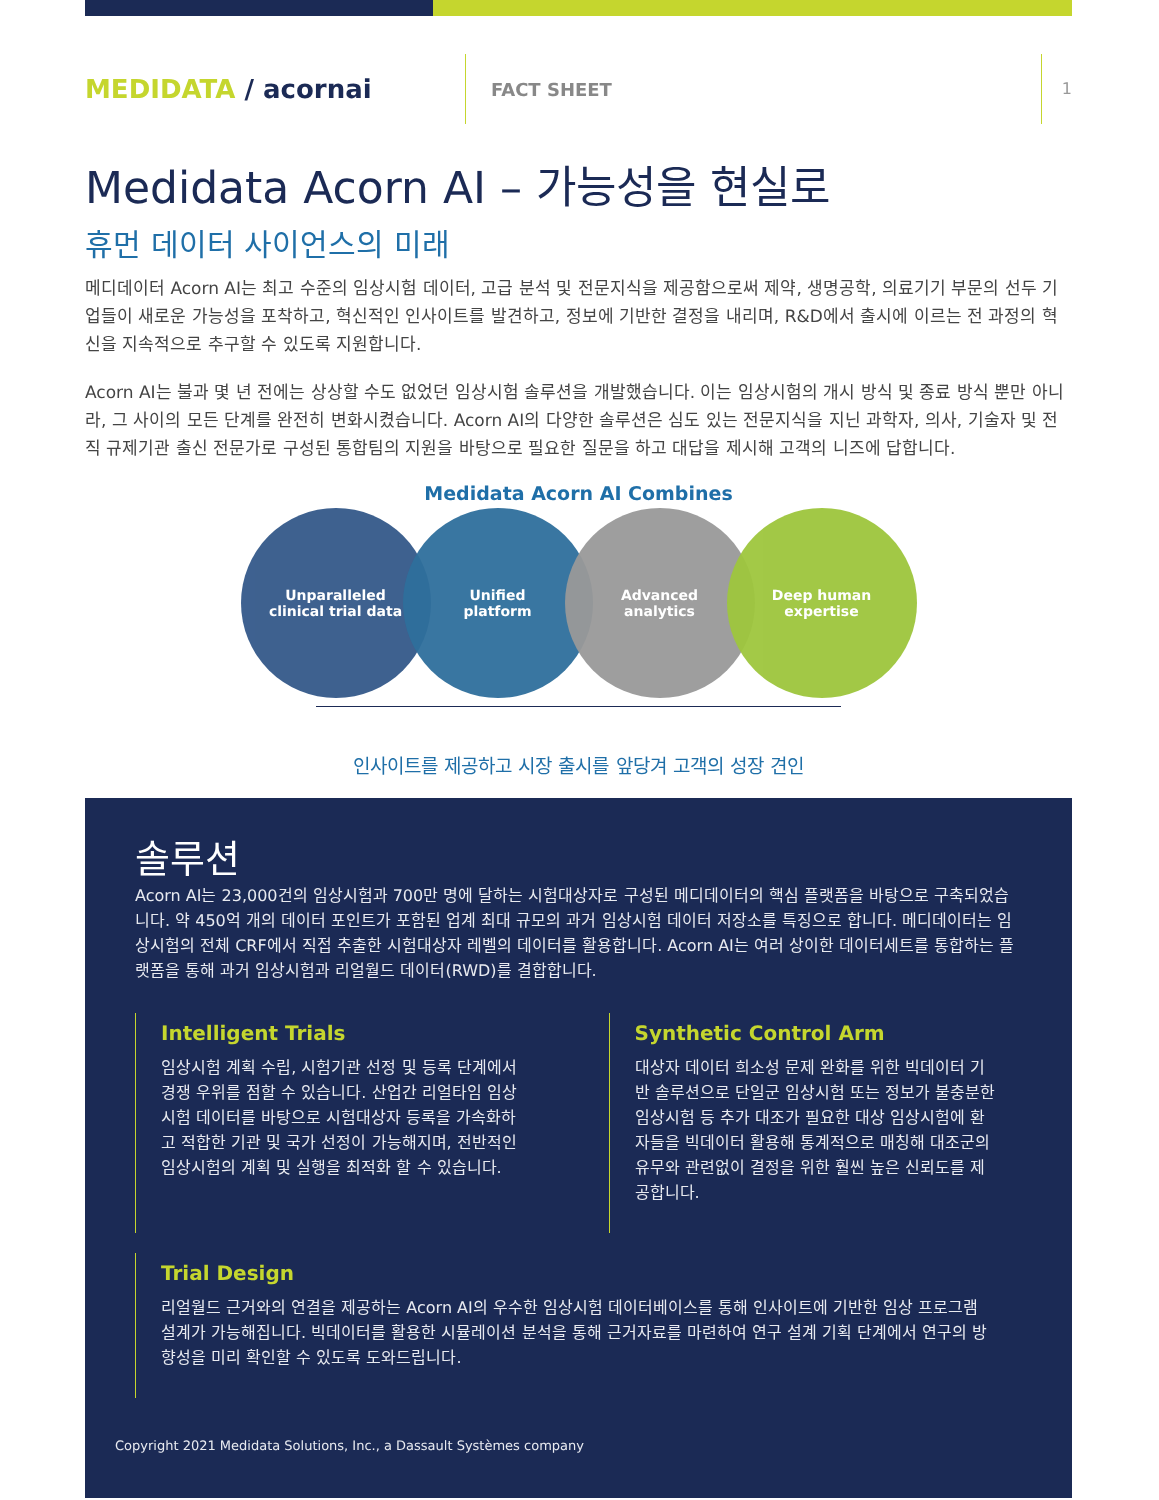MEDIDATA / acornai
FACT SHEET
1
Medidata Acorn AI – 가능성을 현실로
휴먼 데이터 사이언스의 미래
메디데이터 Acorn AI는 최고 수준의 임상시험 데이터, 고급 분석 및 전문지식을 제공함으로써 제약, 생명공학, 의료기기 부문의 선두 기업들이 새로운 가능성을 포착하고, 혁신적인 인사이트를 발견하고, 정보에 기반한 결정을 내리며, R&D에서 출시에 이르는 전 과정의 혁신을 지속적으로 추구할 수 있도록 지원합니다.
Acorn AI는 불과 몇 년 전에는 상상할 수도 없었던 임상시험 솔루션을 개발했습니다. 이는 임상시험의 개시 방식 및 종료 방식 뿐만 아니라, 그 사이의 모든 단계를 완전히 변화시켰습니다. Acorn AI의 다양한 솔루션은 심도 있는 전문지식을 지닌 과학자, 의사, 기술자 및 전직 규제기관 출신 전문가로 구성된 통합팀의 지원을 바탕으로 필요한 질문을 하고 대답을 제시해 고객의 니즈에 답합니다.
Medidata Acorn AI Combines
Unparalleled
clinical trial data
Unified
platform
Advanced
analytics
Deep human
expertise
인사이트를 제공하고 시장 출시를 앞당겨 고객의 성장 견인
솔루션
Acorn AI는 23,000건의 임상시험과 700만 명에 달하는 시험대상자로 구성된 메디데이터의 핵심 플랫폼을 바탕으로 구축되었습니다. 약 450억 개의 데이터 포인트가 포함된 업계 최대 규모의 과거 임상시험 데이터 저장소를 특징으로 합니다. 메디데이터는 임상시험의 전체 CRF에서 직접 추출한 시험대상자 레벨의 데이터를 활용합니다. Acorn AI는 여러 상이한 데이터세트를 통합하는 플랫폼을 통해 과거 임상시험과 리얼월드 데이터(RWD)를 결합합니다.
Intelligent Trials
임상시험 계획 수립, 시험기관 선정 및 등록 단계에서 경쟁 우위를 점할 수 있습니다. 산업간 리얼타임 임상시험 데이터를 바탕으로 시험대상자 등록을 가속화하고 적합한 기관 및 국가 선정이 가능해지며, 전반적인 임상시험의 계획 및 실행을 최적화 할 수 있습니다.
Synthetic Control Arm
대상자 데이터 희소성 문제 완화를 위한 빅데이터 기반 솔루션으로 단일군 임상시험 또는 정보가 불충분한 임상시험 등 추가 대조가 필요한 대상 임상시험에 환자들을 빅데이터 활용해 통계적으로 매칭해 대조군의 유무와 관련없이 결정을 위한 훨씬 높은 신뢰도를 제공합니다.
Trial Design
리얼월드 근거와의 연결을 제공하는 Acorn AI의 우수한 임상시험 데이터베이스를 통해 인사이트에 기반한 임상 프로그램 설계가 가능해집니다. 빅데이터를 활용한 시뮬레이션 분석을 통해 근거자료를 마련하여 연구 설계 기획 단계에서 연구의 방향성을 미리 확인할 수 있도록 도와드립니다.
Copyright 2021 Medidata Solutions, Inc., a Dassault Systèmes company